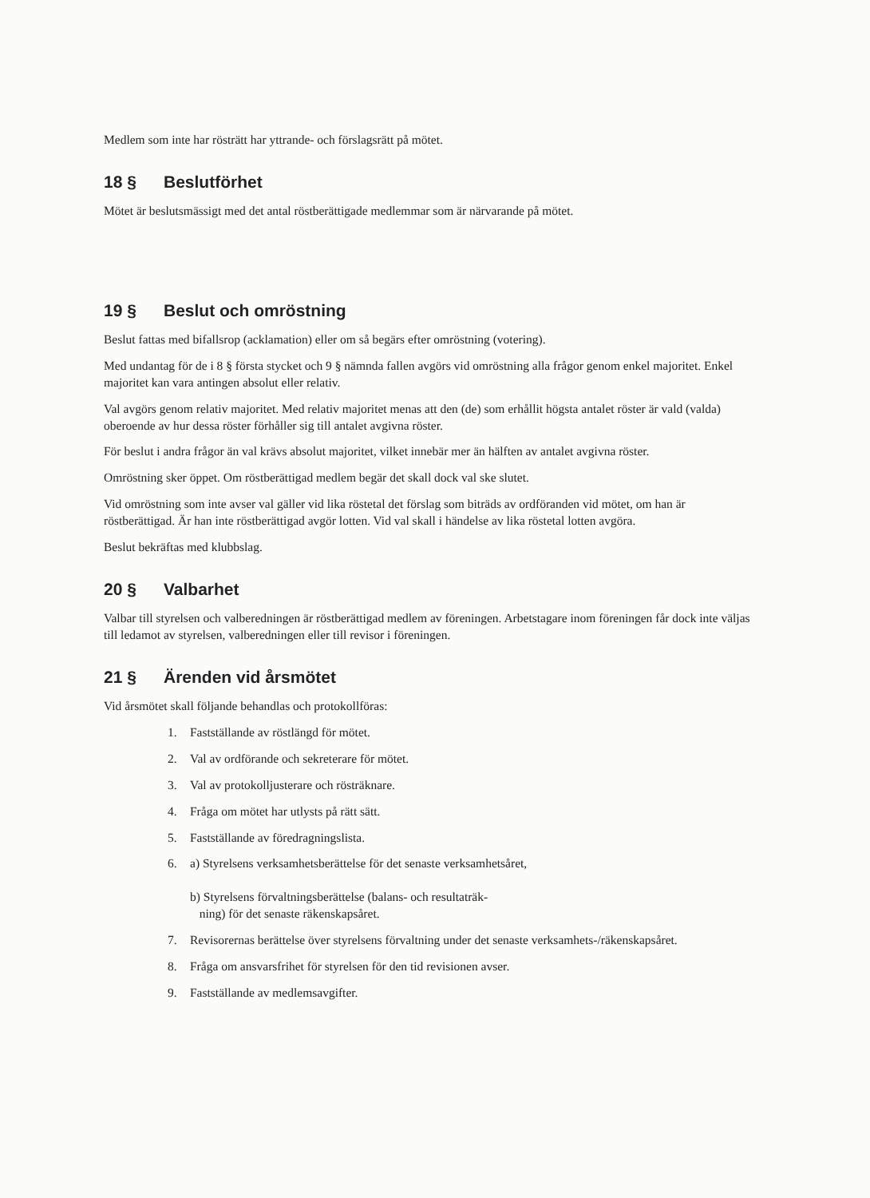Medlem som inte har rösträtt har yttrande- och förslagsrätt på mötet.
18 § Beslutförhet
Mötet är beslutsmässigt med det antal röstberättigade medlemmar som är närvarande på mötet.
19 § Beslut och omröstning
Beslut fattas med bifallsrop (acklamation) eller om så begärs efter omröstning (votering).
Med undantag för de i 8 § första stycket och 9 § nämnda fallen avgörs vid omröstning alla frågor genom enkel majoritet. Enkel majoritet kan vara antingen absolut eller relativ.
Val avgörs genom relativ majoritet. Med relativ majoritet menas att den (de) som erhållit högsta antalet röster är vald (valda) oberoende av hur dessa röster förhåller sig till antalet avgivna röster.
För beslut i andra frågor än val krävs absolut majoritet, vilket innebär mer än hälften av antalet avgivna röster.
Omröstning sker öppet. Om röstberättigad medlem begär det skall dock val ske slutet.
Vid omröstning som inte avser val gäller vid lika röstetal det förslag som biträds av ordföranden vid mötet, om han är röstberättigad. Är han inte röstberättigad avgör lotten. Vid val skall i händelse av lika röstetal lotten avgöra.
Beslut bekräftas med klubbslag.
20 § Valbarhet
Valbar till styrelsen och valberedningen är röstberättigad medlem av föreningen. Arbetstagare inom föreningen får dock inte väljas till ledamot av styrelsen, valberedningen eller till revisor i föreningen.
21 § Ärenden vid årsmötet
Vid årsmötet skall följande behandlas och protokollföras:
1. Fastställande av röstlängd för mötet.
2. Val av ordförande och sekreterare för mötet.
3. Val av protokolljusterare och rösträknare.
4. Fråga om mötet har utlysts på rätt sätt.
5. Fastställande av föredragningslista.
6. a) Styrelsens verksamhetsberättelse för det senaste verksamhetsåret,
b) Styrelsens förvaltningsberättelse (balans- och resultaträk-
ning) för det senaste räkenskapsåret.
7. Revisorernas berättelse över styrelsens förvaltning under det senaste verksamhets-/räkenskapsåret.
8. Fråga om ansvarsfrihet för styrelsen för den tid revisionen avser.
9. Fastställande av medlemsavgifter.